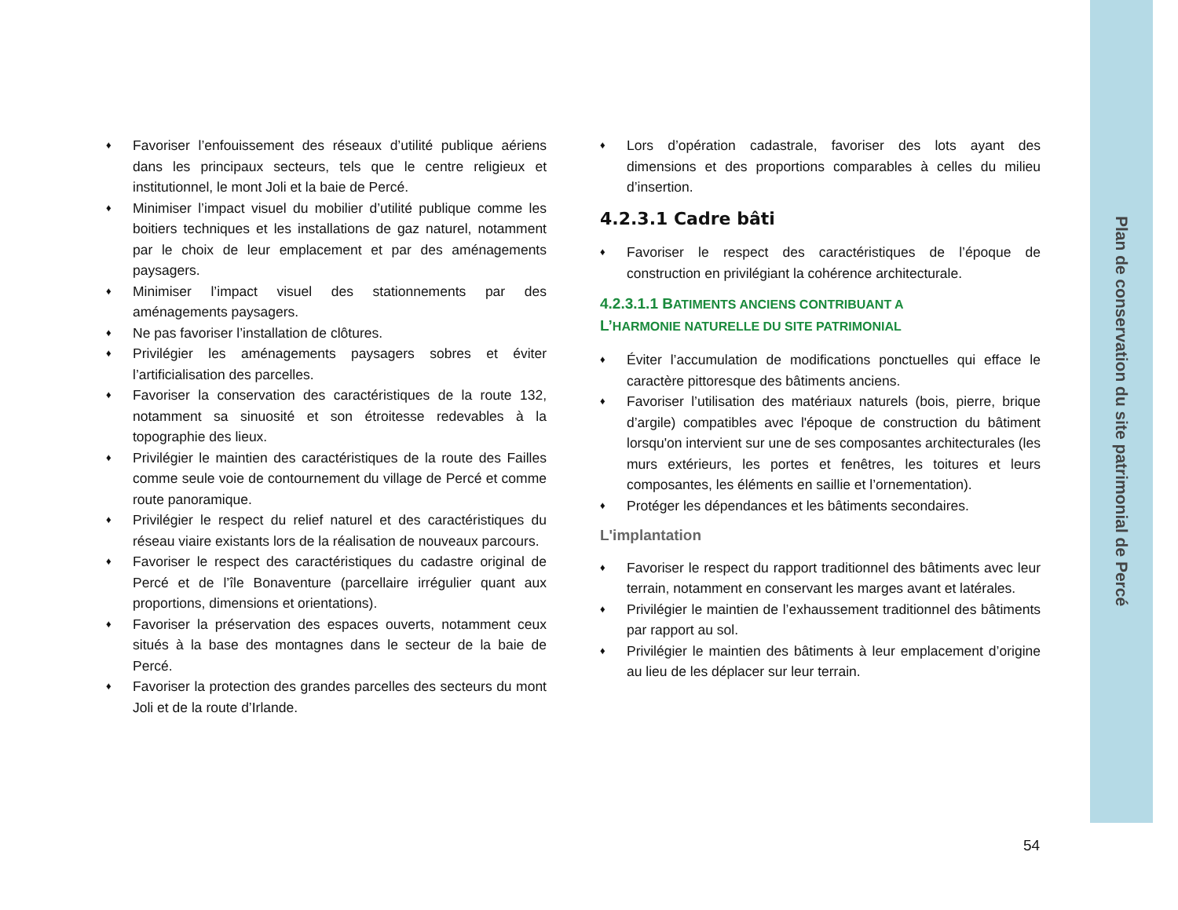Plan de conservation du site patrimonial de Percé
♦ Favoriser l’enfouissement des réseaux d’utilité publique aériens dans les principaux secteurs, tels que le centre religieux et institutionnel, le mont Joli et la baie de Percé.
♦ Minimiser l’impact visuel du mobilier d’utilité publique comme les boitiers techniques et les installations de gaz naturel, notamment par le choix de leur emplacement et par des aménagements paysagers.
♦ Minimiser l’impact visuel des stationnements par des aménagements paysagers.
♦ Ne pas favoriser l’installation de clôtures.
♦ Privilégier les aménagements paysagers sobres et éviter l’artificialisation des parcelles.
♦ Favoriser la conservation des caractéristiques de la route 132, notamment sa sinuosité et son étroitesse redevables à la topographie des lieux.
♦ Privilégier le maintien des caractéristiques de la route des Failles comme seule voie de contournement du village de Percé et comme route panoramique.
♦ Privilégier le respect du relief naturel et des caractéristiques du réseau viaire existants lors de la réalisation de nouveaux parcours.
♦ Favoriser le respect des caractéristiques du cadastre original de Percé et de l’île Bonaventure (parcellaire irrégulier quant aux proportions, dimensions et orientations).
♦ Favoriser la préservation des espaces ouverts, notamment ceux situés à la base des montagnes dans le secteur de la baie de Percé.
♦ Favoriser la protection des grandes parcelles des secteurs du mont Joli et de la route d’Irlande.
♦ Lors d’opération cadastrale, favoriser des lots ayant des dimensions et des proportions comparables à celles du milieu d’insertion.
4.2.3.1 Cadre bâti
♦ Favoriser le respect des caractéristiques de l’époque de construction en privilégiant la cohérence architecturale.
4.2.3.1.1 BATIMENTS ANCIENS CONTRIBUANT A
L’HARMONIE NATURELLE DU SITE PATRIMONIAL
♦ Éviter l’accumulation de modifications ponctuelles qui efface le caractère pittoresque des bâtiments anciens.
♦ Favoriser l’utilisation des matériaux naturels (bois, pierre, brique d’argile) compatibles avec l'époque de construction du bâtiment lorsqu'on intervient sur une de ses composantes architecturales (les murs extérieurs, les portes et fenêtres, les toitures et leurs composantes, les éléments en saillie et l’ornementation).
♦ Protéger les dépendances et les bâtiments secondaires.
L'implantation
♦ Favoriser le respect du rapport traditionnel des bâtiments avec leur terrain, notamment en conservant les marges avant et latérales.
♦ Privilégier le maintien de l’exhaussement traditionnel des bâtiments par rapport au sol.
♦ Privilégier le maintien des bâtiments à leur emplacement d’origine au lieu de les déplacer sur leur terrain.
54